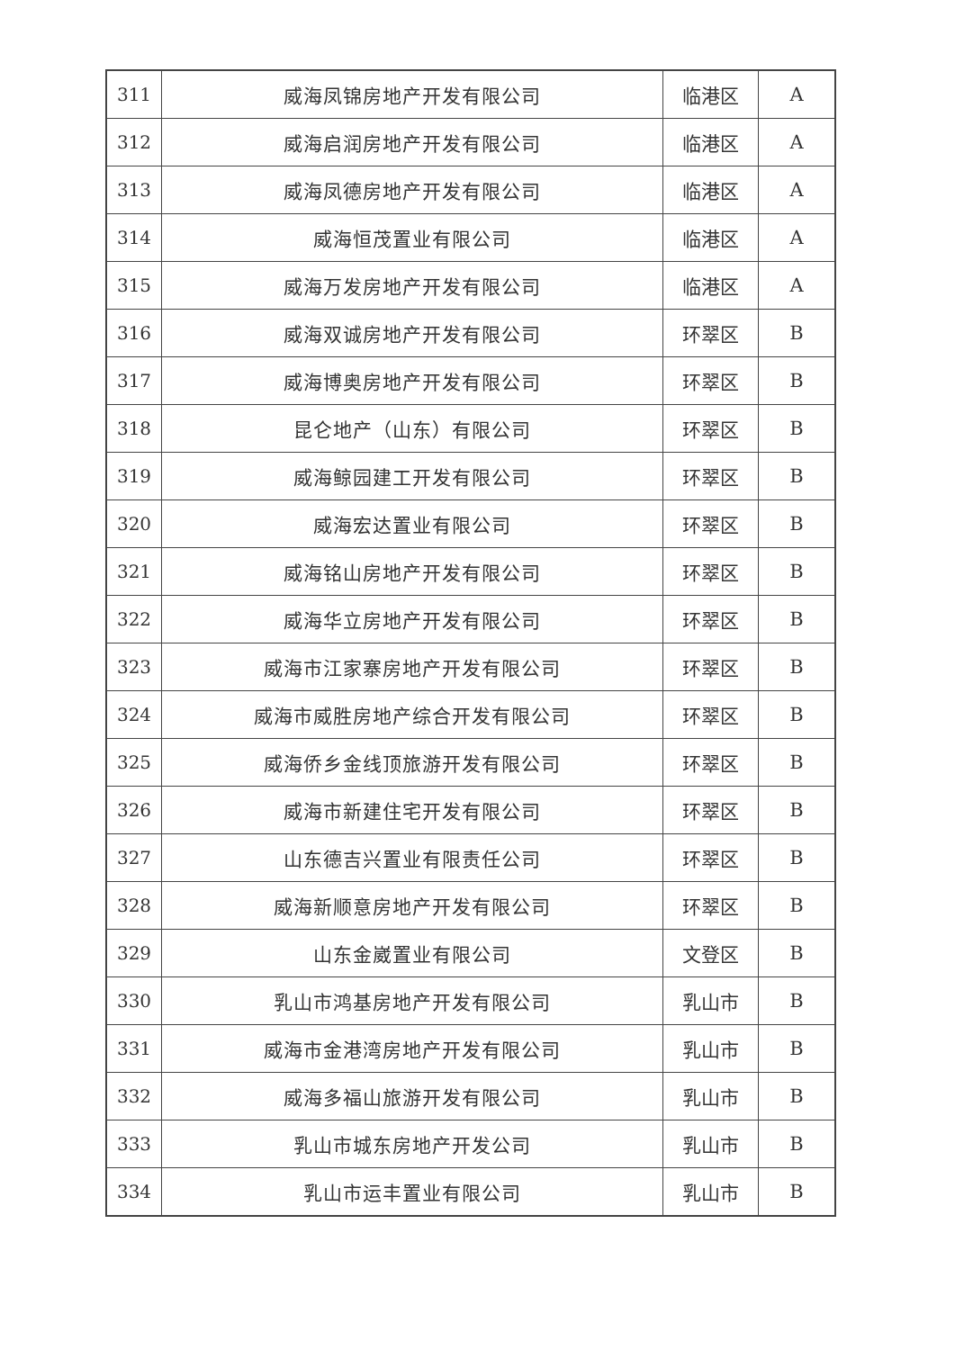| 311 | 威海凤锦房地产开发有限公司 | 临港区 | A |
| 312 | 威海启润房地产开发有限公司 | 临港区 | A |
| 313 | 威海凤德房地产开发有限公司 | 临港区 | A |
| 314 | 威海恒茂置业有限公司 | 临港区 | A |
| 315 | 威海万发房地产开发有限公司 | 临港区 | A |
| 316 | 威海双诚房地产开发有限公司 | 环翠区 | B |
| 317 | 威海博奥房地产开发有限公司 | 环翠区 | B |
| 318 | 昆仑地产（山东）有限公司 | 环翠区 | B |
| 319 | 威海鲸园建工开发有限公司 | 环翠区 | B |
| 320 | 威海宏达置业有限公司 | 环翠区 | B |
| 321 | 威海铭山房地产开发有限公司 | 环翠区 | B |
| 322 | 威海华立房地产开发有限公司 | 环翠区 | B |
| 323 | 威海市江家寨房地产开发有限公司 | 环翠区 | B |
| 324 | 威海市威胜房地产综合开发有限公司 | 环翠区 | B |
| 325 | 威海侨乡金线顶旅游开发有限公司 | 环翠区 | B |
| 326 | 威海市新建住宅开发有限公司 | 环翠区 | B |
| 327 | 山东德吉兴置业有限责任公司 | 环翠区 | B |
| 328 | 威海新顺意房地产开发有限公司 | 环翠区 | B |
| 329 | 山东金崴置业有限公司 | 文登区 | B |
| 330 | 乳山市鸿基房地产开发有限公司 | 乳山市 | B |
| 331 | 威海市金港湾房地产开发有限公司 | 乳山市 | B |
| 332 | 威海多福山旅游开发有限公司 | 乳山市 | B |
| 333 | 乳山市城东房地产开发公司 | 乳山市 | B |
| 334 | 乳山市运丰置业有限公司 | 乳山市 | B |